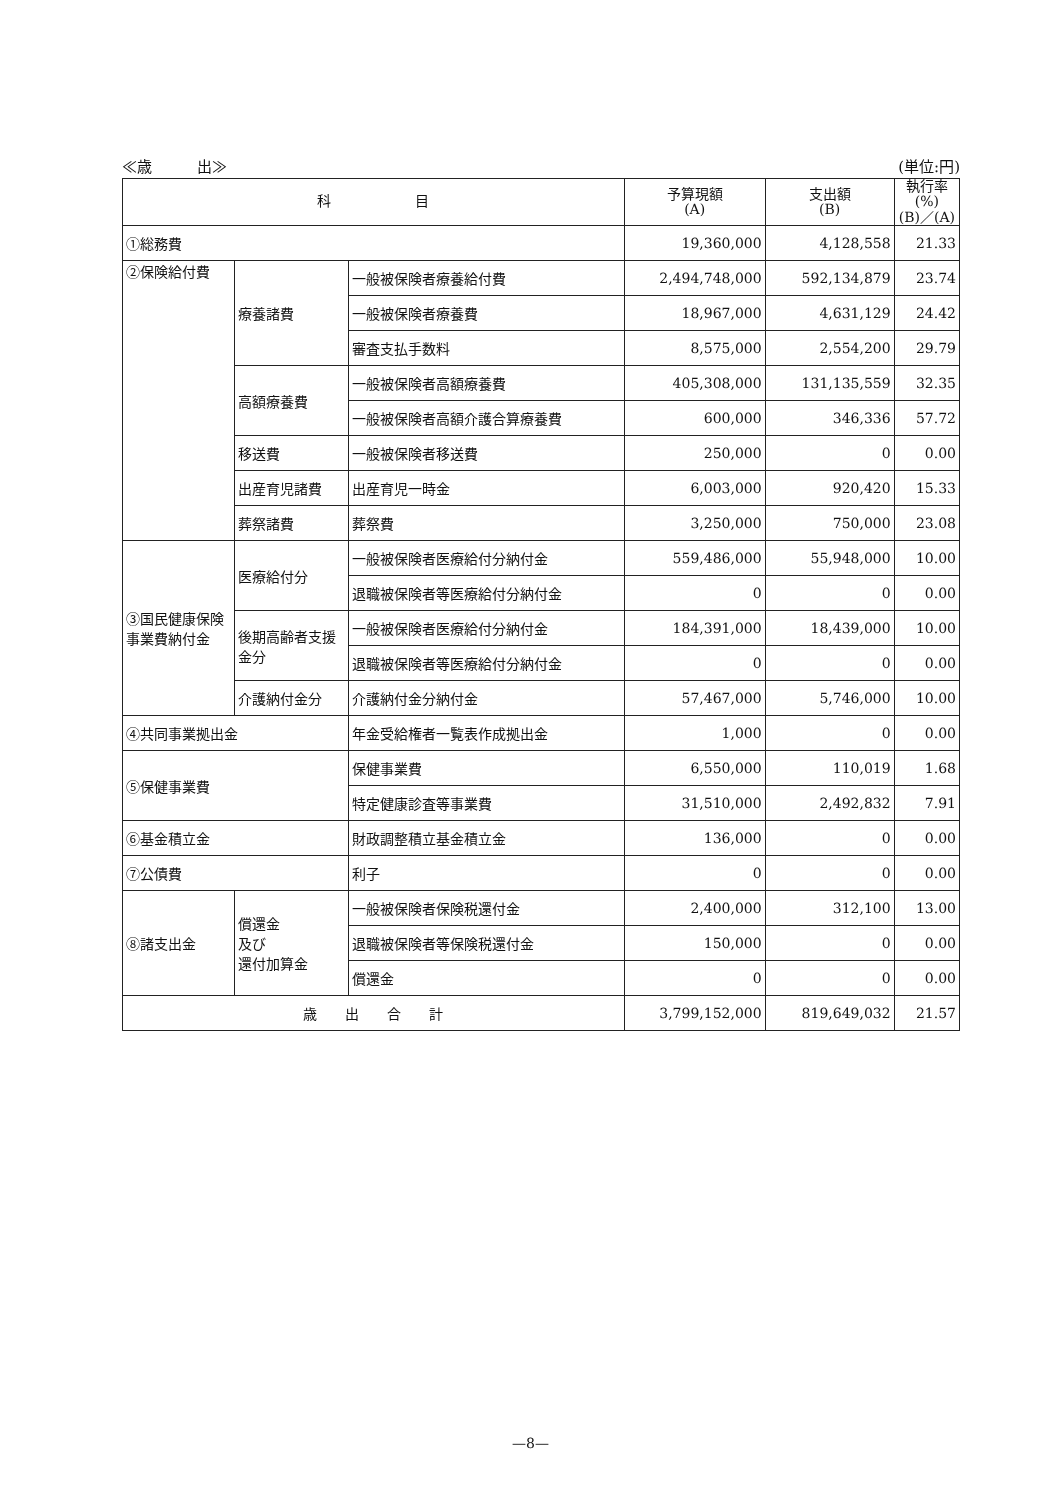≪歳　　　出≫ (単位:円)
| 科 目 | | | 予算現額 (A) | 支出額 (B) | 執行率 (%) (B)／(A) |
| --- | --- | --- | --- | --- | --- |
| ①総務費 | | | 19,360,000 | 4,128,558 | 21.33 |
| ②保険給付費 | 療養諸費 | 一般被保険者療養給付費 | 2,494,748,000 | 592,134,879 | 23.74 |
| | | 一般被保険者療養費 | 18,967,000 | 4,631,129 | 24.42 |
| | | 審査支払手数料 | 8,575,000 | 2,554,200 | 29.79 |
| | 高額療養費 | 一般被保険者高額療養費 | 405,308,000 | 131,135,559 | 32.35 |
| | | 一般被保険者高額介護合算療養費 | 600,000 | 346,336 | 57.72 |
| | 移送費 | 一般被保険者移送費 | 250,000 | 0 | 0.00 |
| | 出産育児諸費 | 出産育児一時金 | 6,003,000 | 920,420 | 15.33 |
| | 葬祭諸費 | 葬祭費 | 3,250,000 | 750,000 | 23.08 |
| ③国民健康保険事業費納付金 | 医療給付分 | 一般被保険者医療給付分納付金 | 559,486,000 | 55,948,000 | 10.00 |
| | | 退職被保険者等医療給付分納付金 | 0 | 0 | 0.00 |
| | 後期高齢者支援金分 | 一般被保険者医療給付分納付金 | 184,391,000 | 18,439,000 | 10.00 |
| | | 退職被保険者等医療給付分納付金 | 0 | 0 | 0.00 |
| | 介護納付金分 | 介護納付金分納付金 | 57,467,000 | 5,746,000 | 10.00 |
| ④共同事業拠出金 | | 年金受給権者一覧表作成拠出金 | 1,000 | 0 | 0.00 |
| ⑤保健事業費 | | 保健事業費 | 6,550,000 | 110,019 | 1.68 |
| | | 特定健康診査等事業費 | 31,510,000 | 2,492,832 | 7.91 |
| ⑥基金積立金 | | 財政調整積立基金積立金 | 136,000 | 0 | 0.00 |
| ⑦公債費 | | 利子 | 0 | 0 | 0.00 |
| ⑧諸支出金 | 償還金 及び 還付加算金 | 一般被保険者保険税還付金 | 2,400,000 | 312,100 | 13.00 |
| | | 退職被保険者等保険税還付金 | 150,000 | 0 | 0.00 |
| | | 償還金 | 0 | 0 | 0.00 |
| 歳 出 合 計 | | | 3,799,152,000 | 819,649,032 | 21.57 |
—8—